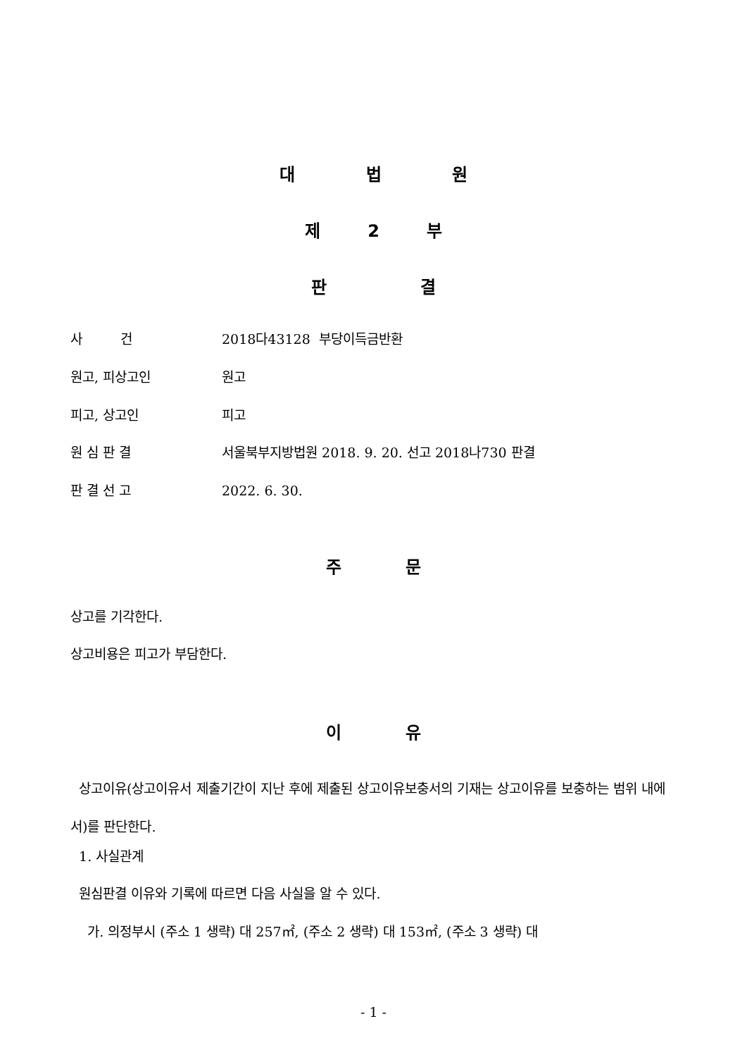대 법 원
제 2 부
판 결
사 건 2018다43128 부당이득금반환
원고, 피상고인 원고
피고, 상고인 피고
원 심 판 결 서울북부지방법원 2018. 9. 20. 선고 2018나730 판결
판 결 선 고 2022. 6. 30.
주 문
상고를 기각한다.
상고비용은 피고가 부담한다.
이 유
상고이유(상고이유서 제출기간이 지난 후에 제출된 상고이유보충서의 기재는 상고이유를 보충하는 범위 내에서)를 판단한다.
1. 사실관계
원심판결 이유와 기록에 따르면 다음 사실을 알 수 있다.
가. 의정부시 (주소 1 생략) 대 257㎡, (주소 2 생략) 대 153㎡, (주소 3 생략) 대
- 1 -